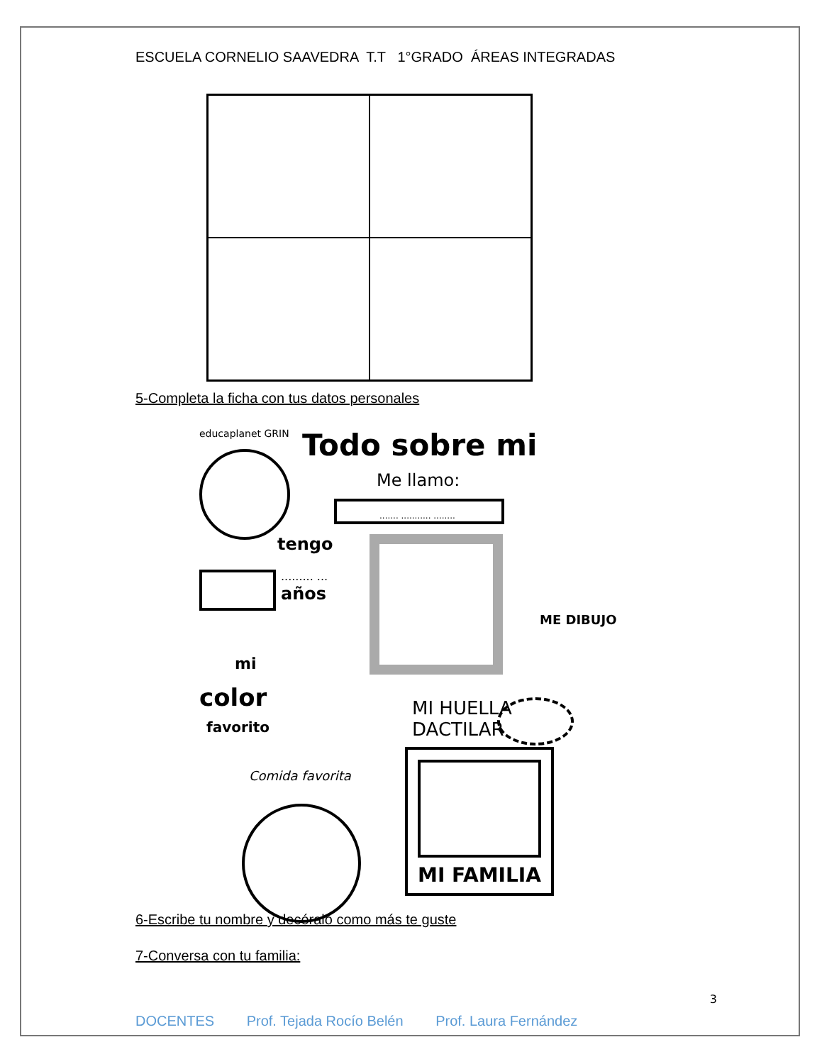ESCUELA CORNELIO SAAVEDRA T.T 1°GRADO ÁREAS INTEGRADAS
5-Completa la ficha con tus datos personales
educaplanet GRIN Todo sobre mi
Me llamo:
....... ........... ........
tengo
......... ...
años
ME DIBUJO
mi
color
favorito
MI HUELLA
DACTILAR
Comida favorita
MI FAMILIA
6-Escribe tu nombre y decóralo como más te guste
7-Conversa con tu familia:
3
DOCENTES Prof. Tejada Rocío Belén Prof. Laura Fernández